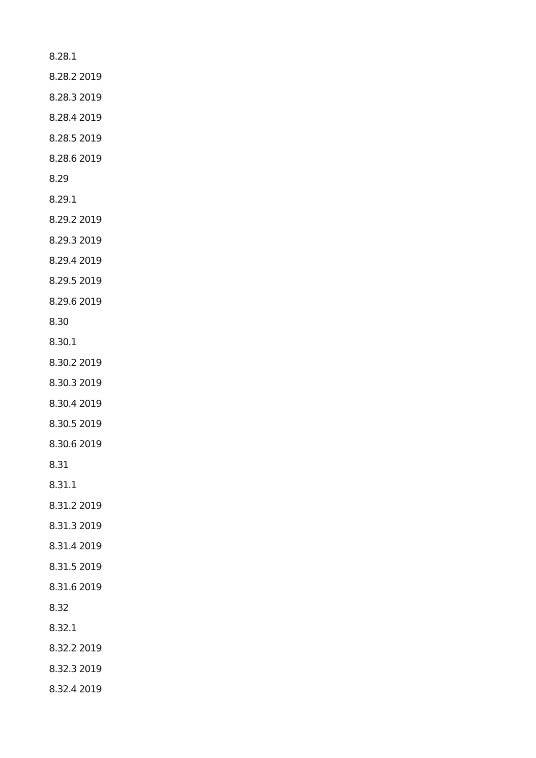8.28.1
8.28.2 2019
8.28.3 2019
8.28.4 2019
8.28.5 2019
8.28.6 2019
8.29
8.29.1
8.29.2 2019
8.29.3 2019
8.29.4 2019
8.29.5 2019
8.29.6 2019
8.30
8.30.1
8.30.2 2019
8.30.3 2019
8.30.4 2019
8.30.5 2019
8.30.6 2019
8.31
8.31.1
8.31.2 2019
8.31.3 2019
8.31.4 2019
8.31.5 2019
8.31.6 2019
8.32
8.32.1
8.32.2 2019
8.32.3 2019
8.32.4 2019